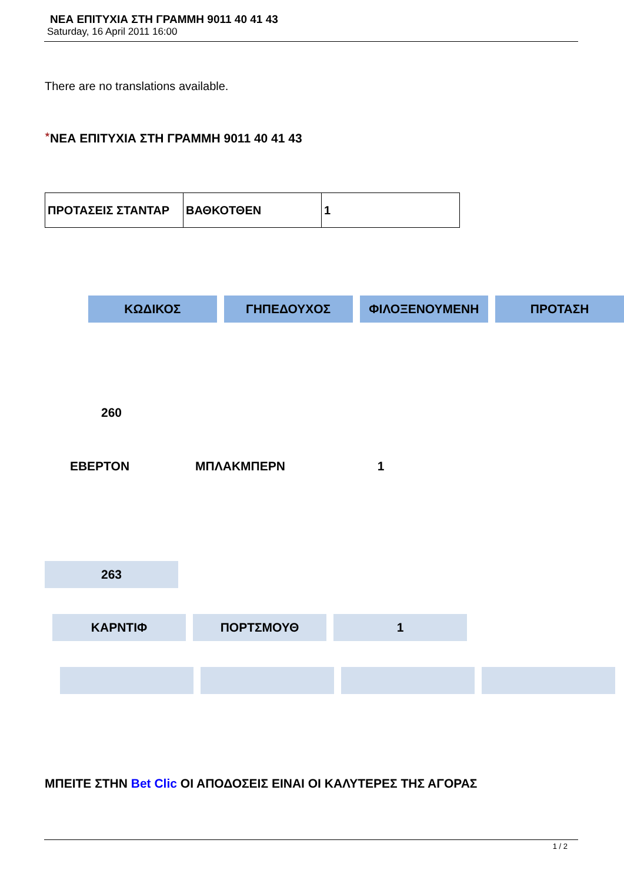ΝΕΑ ΕΠΙΤΥΧΙΑ ΣΤΗ ΓΡΑΜΜΗ 9011 40 41 43
Saturday, 16 April 2011 16:00
There are no translations available.
★ΝΕΑ ΕΠΙΤΥΧΙΑ ΣΤΗ ΓΡΑΜΜΗ 9011 40 41 43
| ΠΡΟΤΑΣΕΙΣ ΣΤΑΝΤΑΡ | ΒΑΘΚΟΤΘΕΝ | 1 |
ΚΩΔΙΚΟΣ ΓΗΠΕΔΟΥΧΟΣ ΦΙΛΟΞΕΝΟΥΜΕΝΗ ΠΡΟΤΑΣΗ
260
ΕΒΕΡΤΟΝ ΜΠΛΑΚΜΠΕΡΝ 1
263
ΚΑΡΝΤΙΦ ΠΟΡΤΣΜΟΥΘ 1
ΜΠΕΙΤΕ ΣΤΗΝ Bet Clic ΟΙ ΑΠΟΔΟΣΕΙΣ ΕΙΝΑΙ ΟΙ ΚΑΛΥΤΕΡΕΣ ΤΗΣ ΑΓΟΡΑΣ
1 / 2